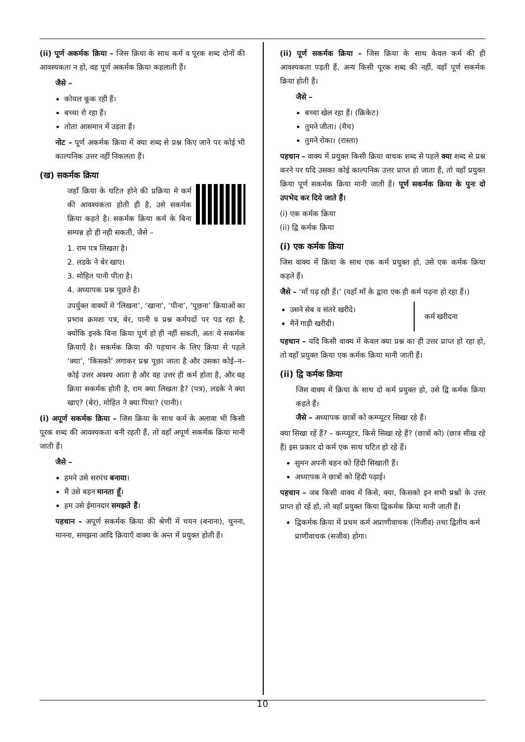(ii) पूर्ण अकर्मक क्रिया – जिस क्रिया के साथ कर्म व पूरक शब्द दोनों की आवश्यकता न हो, वह पूर्ण अकर्मक क्रिया कहलाती हैं।
जैसे –
कोयल कूक रही हैं।
बच्चा रो रहा हैं।
तोता आसमान में उड़ता हैं।
नोट – पूर्ण अकर्मक क्रिया में क्या शब्द से प्रश्न किए जाने पर कोई भी काल्पनिक उत्तर नहीं निकलता हैं।
(ख) सकर्मक क्रिया
जहाँ क्रिया के घटित होने की प्रक्रिया मे कर्म की आवश्यकता होती ही है, उसे सकर्मक क्रिया कहते है। सकर्मक क्रिया कर्म के बिना सम्पन्न हो ही नही सकती, जैसे –
1. राम पत्र लिखता है।
2. लडके ने बेर खाए।
3. मोहित पानी पीता है।
4. अध्यापक प्रश्न पूछते है।
उपर्युक्त वाक्यों मे ‘लिखना’, ‘खाना’, ‘पीना’, ‘पूछना’ क्रियाओं का प्रभाव क्रमशः पत्र, बेर, पानी व प्रश्न कर्मपदों पर पड रहा है, क्योंकि इनके बिना क्रिया पूर्ण हो ही नहीं सकती, अतः ये सकर्मक क्रियाएँ है। सकर्मक क्रिया की पहचान के लिए क्रिया से पहले ‘क्या’, ‘किसको’ लगाकर प्रश्न पूछा जाता है और उसका कोई–न–कोई उत्तर अवश्य आता है और वह उत्तर ही कर्म होता है, और वह क्रिया सकर्मक होती है, राम क्या लिखता है? (पत्र), लडके ने क्या खाए? (बेर), मोहित ने क्या पिया? (पानी)।
(i) अपूर्ण सकर्मक क्रिया – जिस क्रिया के साथ कर्म के अलावा भी किसी पूरक शब्द की आवश्यकता बनी रहती हैं, तो वहाँ अपूर्ण सकर्मक क्रिया मानी जाती हैं।
जैसे –
हमने उसे सरपंच बनाया।
मैं उसे बहन मानता हूँ।
हम उसे ईमानदार समझते हैं।
पहचान – अपूर्ण सकर्मक क्रिया की श्रेणी में चयन (बनाना), चुनना, मानना, समझना आदि क्रियाएँ वाक्य के अन्त में प्रयुक्त होती हैं।
(ii) पूर्ण सकर्मक क्रिया – जिस क्रिया के साथ केवल कर्म की ही आवश्यकता पड़ती हैं, अन्य किसी पूरक शब्द की नहीं, वहाँ पूर्ण सकर्मक क्रिया होती हैं।
जैसे –
बच्चा खेल रहा हैं। (क्रिकेट)
तुमने जीता। (मैच)
तुमने रोका। (रास्ता)
पहचान – वाक्य में प्रयुक्त किसी क्रिया वाचक शब्द से पहले क्या शब्द से प्रश्न करने पर यदि उसका कोई काल्पनिक उत्तर प्राप्त हो जाता हैं, तो वहाँ प्रयुक्त क्रिया पूर्ण सकर्मक क्रिया मानी जाती हैं। पूर्ण सकर्मक क्रिया के पुनः दो उपभेद कर दिये जाते हैं।
(i) एक कर्मक क्रिया
(ii) द्वि कर्मक क्रिया
(i) एक कर्मक क्रिया
जिस वाक्य में क्रिया के साथ एक कर्म प्रयुक्त हो, उसे एक कर्मक क्रिया कहते हैं।
जैसे – ‘माँ पढ़ रही हैं।’ (यहाँ माँ के द्वारा एक ही कर्म पढ़ना हो रहा हैं।)
उसने सेब व संतरे खरीदे।
मैनें गाड़ी खरीदी।
कर्म खरीदना
पहचान – यदि किसी वाक्य में केवल क्या प्रश्न का ही उत्तर प्राप्त हो रहा हो, तो वहाँ प्रयुक्त क्रिया एक कर्मक क्रिया मानी जाती हैं।
(ii) द्वि कर्मक क्रिया
जिस वाक्य में क्रिया के साथ दो कर्म प्रयुक्त हो, उसे द्वि कर्मक क्रिया कहते हैं।
जैसे – अध्यापक छात्रों को कम्प्यूटर सिखा रहे हैं।
क्या सिखा रहें हैं? – कम्प्यूटर, किसे सिखा रहे हैं? (छात्रों को) (छात्र सीख रहे हैं) इस प्रकार दो कर्म एक साथ घटित हो रहे हैं।
सुमन अपनी बहन को हिंदी सिखाती हैं।
अध्यापक ने छात्रों को हिंदी पढ़ाई।
पहचान – जब किसी वाक्य में किसे, क्या, किसको इन सभी प्रश्नों के उत्तर प्राप्त हो रहें हो, तो वहाँ प्रयुक्त किया द्विकर्मक क्रिया मानी जाती हैं।
द्विकर्मक क्रिया में प्रथम कर्म अप्राणीवाचक (निर्जीव) तथा द्वितीय कर्म प्राणीवाचक (सजीव) होगा।
10